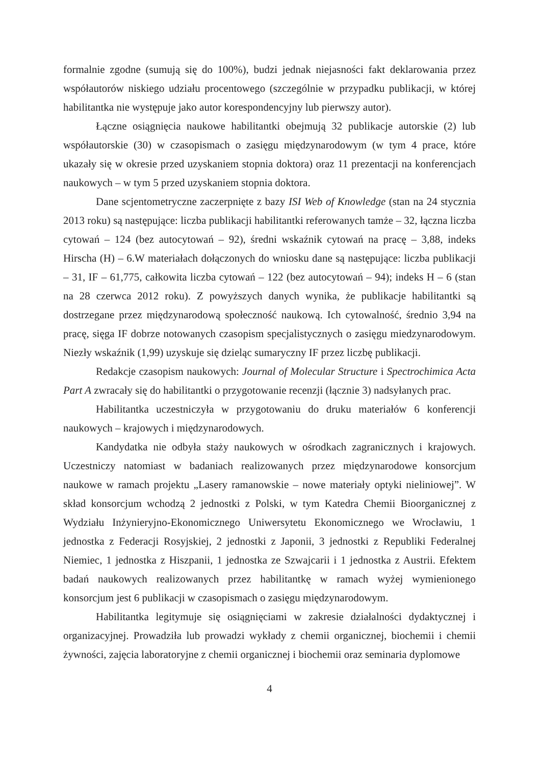formalnie zgodne (sumują się do 100%), budzi jednak niejasności fakt deklarowania przez współautorów niskiego udziału procentowego (szczególnie w przypadku publikacji, w której habilitantka nie występuje jako autor korespondencyjny lub pierwszy autor).
Łączne osiągnięcia naukowe habilitantki obejmują 32 publikacje autorskie (2) lub współautorskie (30) w czasopismach o zasięgu międzynarodowym (w tym 4 prace, które ukazały się w okresie przed uzyskaniem stopnia doktora) oraz 11 prezentacji na konferencjach naukowych – w tym 5 przed uzyskaniem stopnia doktora.
Dane scjentometryczne zaczerpnięte z bazy ISI Web of Knowledge (stan na 24 stycznia 2013 roku) są następujące: liczba publikacji habilitantki referowanych tamże – 32, łączna liczba cytowań – 124 (bez autocytowań – 92), średni wskaźnik cytowań na pracę – 3,88, indeks Hirscha (H) – 6.W materiałach dołączonych do wniosku dane są następujące: liczba publikacji – 31, IF – 61,775, całkowita liczba cytowań – 122 (bez autocytowań – 94); indeks H – 6 (stan na 28 czerwca 2012 roku). Z powyższych danych wynika, że publikacje habilitantki są dostrzegane przez międzynarodową społeczność naukową. Ich cytowalność, średnio 3,94 na pracę, sięga IF dobrze notowanych czasopism specjalistycznych o zasięgu miedzynarodowym. Niezły wskaźnik (1,99) uzyskuje się dzieląc sumaryczny IF przez liczbę publikacji.
Redakcje czasopism naukowych: Journal of Molecular Structure i Spectrochimica Acta Part A zwracały się do habilitantki o przygotowanie recenzji (łącznie 3) nadsyłanych prac.
Habilitantka uczestniczyła w przygotowaniu do druku materiałów 6 konferencji naukowych – krajowych i międzynarodowych.
Kandydatka nie odbyła staży naukowych w ośrodkach zagranicznych i krajowych. Uczestniczy natomiast w badaniach realizowanych przez międzynarodowe konsorcjum naukowe w ramach projektu „Lasery ramanowskie – nowe materiały optyki nieliniowej”. W skład konsorcjum wchodzą 2 jednostki z Polski, w tym Katedra Chemii Bioorganicznej z Wydziału Inżynieryjno-Ekonomicznego Uniwersytetu Ekonomicznego we Wrocławiu, 1 jednostka z Federacji Rosyjskiej, 2 jednostki z Japonii, 3 jednostki z Republiki Federalnej Niemiec, 1 jednostka z Hiszpanii, 1 jednostka ze Szwajcarii i 1 jednostka z Austrii. Efektem badań naukowych realizowanych przez habilitantkę w ramach wyżej wymienionego konsorcjum jest 6 publikacji w czasopismach o zasięgu międzynarodowym.
Habilitantka legitymuje się osiągnięciami w zakresie działalności dydaktycznej i organizacyjnej. Prowadziła lub prowadzi wykłady z chemii organicznej, biochemii i chemii żywności, zajęcia laboratoryjne z chemii organicznej i biochemii oraz seminaria dyplomowe
4